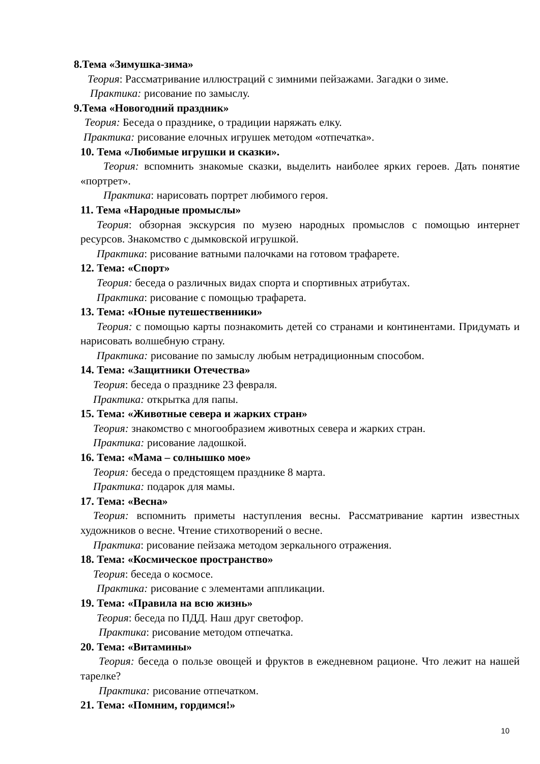8.Тема «Зимушка-зима»
Теория: Рассматривание иллюстраций с зимними пейзажами. Загадки о зиме.
Практика: рисование по замыслу.
9.Тема «Новогодний праздник»
Теория: Беседа о празднике, о традиции наряжать елку.
Практика: рисование елочных игрушек методом «отпечатка».
10. Тема «Любимые игрушки и сказки».
Теория: вспомнить знакомые сказки, выделить наиболее ярких героев. Дать понятие «портрет».
Практика: нарисовать портрет любимого героя.
11. Тема «Народные промыслы»
Теория: обзорная экскурсия по музею народных промыслов с помощью интернет ресурсов. Знакомство с дымковской игрушкой.
Практика: рисование ватными палочками на готовом трафарете.
12. Тема: «Спорт»
Теория: беседа о различных видах спорта и спортивных атрибутах.
Практика: рисование с помощью трафарета.
13. Тема: «Юные путешественники»
Теория: с помощью карты познакомить детей со странами и континентами. Придумать и нарисовать волшебную страну.
Практика: рисование по замыслу любым нетрадиционным способом.
14. Тема: «Защитники Отечества»
Теория: беседа о празднике 23 февраля.
Практика: открытка для папы.
15. Тема: «Животные севера и жарких стран»
Теория: знакомство с многообразием животных севера и жарких стран.
Практика: рисование ладошкой.
16. Тема: «Мама – солнышко мое»
Теория: беседа о предстоящем празднике 8 марта.
Практика: подарок для мамы.
17. Тема: «Весна»
Теория: вспомнить приметы наступления весны. Рассматривание картин известных художников о весне. Чтение стихотворений о весне.
Практика: рисование пейзажа методом зеркального отражения.
18. Тема: «Космическое пространство»
Теория: беседа о космосе.
Практика: рисование с элементами аппликации.
19. Тема: «Правила на всю жизнь»
Теория: беседа по ПДД. Наш друг светофор.
Практика: рисование методом отпечатка.
20. Тема: «Витамины»
Теория: беседа о пользе овощей и фруктов в ежедневном рационе. Что лежит на нашей тарелке?
Практика: рисование отпечатком.
21. Тема: «Помним, гордимся!»
10